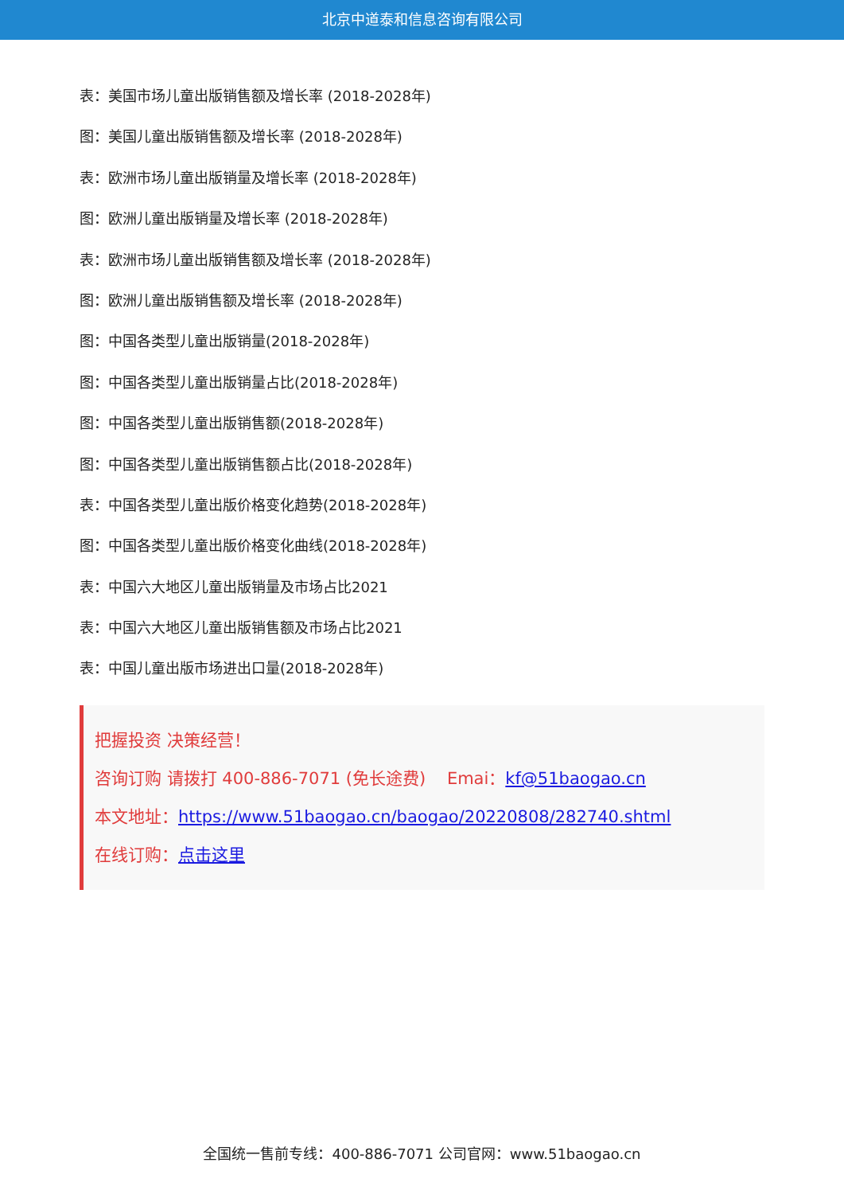北京中道泰和信息咨询有限公司
表：美国市场儿童出版销售额及增长率 (2018-2028年)
图：美国儿童出版销售额及增长率 (2018-2028年)
表：欧洲市场儿童出版销量及增长率 (2018-2028年)
图：欧洲儿童出版销量及增长率 (2018-2028年)
表：欧洲市场儿童出版销售额及增长率 (2018-2028年)
图：欧洲儿童出版销售额及增长率 (2018-2028年)
图：中国各类型儿童出版销量(2018-2028年)
图：中国各类型儿童出版销量占比(2018-2028年)
图：中国各类型儿童出版销售额(2018-2028年)
图：中国各类型儿童出版销售额占比(2018-2028年)
表：中国各类型儿童出版价格变化趋势(2018-2028年)
图：中国各类型儿童出版价格变化曲线(2018-2028年)
表：中国六大地区儿童出版销量及市场占比2021
表：中国六大地区儿童出版销售额及市场占比2021
表：中国儿童出版市场进出口量(2018-2028年)
把握投资 决策经营！
咨询订购 请拨打 400-886-7071 (免长途费) Emai：kf@51baogao.cn
本文地址：https://www.51baogao.cn/baogao/20220808/282740.shtml
在线订购：点击这里
全国统一售前专线：400-886-7071 公司官网：www.51baogao.cn